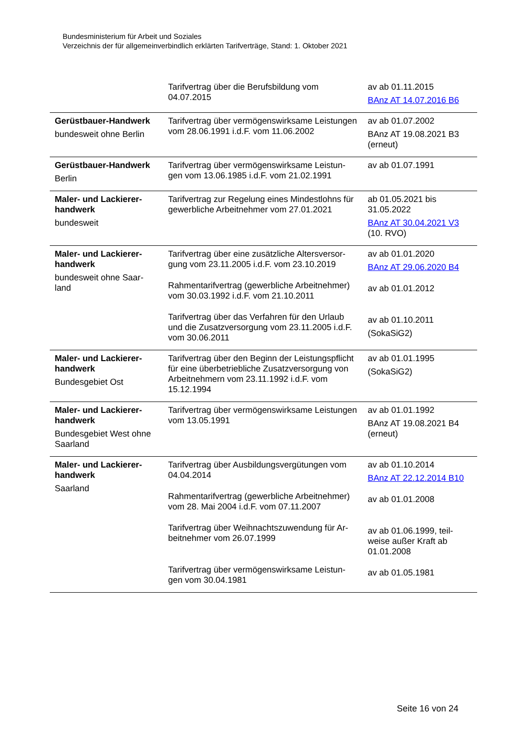Bundesministerium für Arbeit und Soziales
Verzeichnis der für allgemeinverbindlich erklärten Tarifverträge, Stand: 1. Oktober 2021
| | Tarifvertrag über die Berufsbildung vom 04.07.2015 | av ab 01.11.2015 BAnz AT 14.07.2016 B6 |
| Gerüstbauer-Handwerk bundesweit ohne Berlin | Tarifvertrag über vermögenswirksame Leistungen vom 28.06.1991 i.d.F. vom 11.06.2002 | av ab 01.07.2002 BAnz AT 19.08.2021 B3 (erneut) |
| Gerüstbauer-Handwerk Berlin | Tarifvertrag über vermögenswirksame Leistun-gen vom 13.06.1985 i.d.F. vom 21.02.1991 | av ab 01.07.1991 |
| Maler- und Lackierer-handwerk bundesweit | Tarifvertrag zur Regelung eines Mindestlohns für gewerbliche Arbeitnehmer vom 27.01.2021 | ab 01.05.2021 bis 31.05.2022 BAnz AT 30.04.2021 V3 (10. RVO) |
| Maler- und Lackierer-handwerk bundesweit ohne Saar-land | Tarifvertrag über eine zusätzliche Altersversor-gung vom 23.11.2005 i.d.F. vom 23.10.2019 Rahmentarifvertrag (gewerbliche Arbeitnehmer) vom 30.03.1992 i.d.F. vom 21.10.2011 Tarifvertrag über das Verfahren für den Urlaub und die Zusatzversorgung vom 23.11.2005 i.d.F. vom 30.06.2011 | av ab 01.01.2020 BAnz AT 29.06.2020 B4 av ab 01.01.2012 av ab 01.10.2011 (SokaSiG2) |
| Maler- und Lackierer-handwerk Bundesgebiet Ost | Tarifvertrag über den Beginn der Leistungspflicht für eine überbetriebliche Zusatzversorgung von Arbeitnehmern vom 23.11.1992 i.d.F. vom 15.12.1994 | av ab 01.01.1995 (SokaSiG2) |
| Maler- und Lackierer-handwerk Bundesgebiet West ohne Saarland | Tarifvertrag über vermögenswirksame Leistungen vom 13.05.1991 | av ab 01.01.1992 BAnz AT 19.08.2021 B4 (erneut) |
| Maler- und Lackierer-handwerk Saarland | Tarifvertrag über Ausbildungsvergütungen vom 04.04.2014 Rahmentarifvertrag (gewerbliche Arbeitnehmer) vom 28. Mai 2004 i.d.F. vom 07.11.2007 Tarifvertrag über Weihnachtszuwendung für Ar-beitnehmer vom 26.07.1999 Tarifvertrag über vermögenswirksame Leistun-gen vom 30.04.1981 | av ab 01.10.2014 BAnz AT 22.12.2014 B10 av ab 01.01.2008 av ab 01.06.1999, teil-weise außer Kraft ab 01.01.2008 av ab 01.05.1981 |
Seite 16 von 24